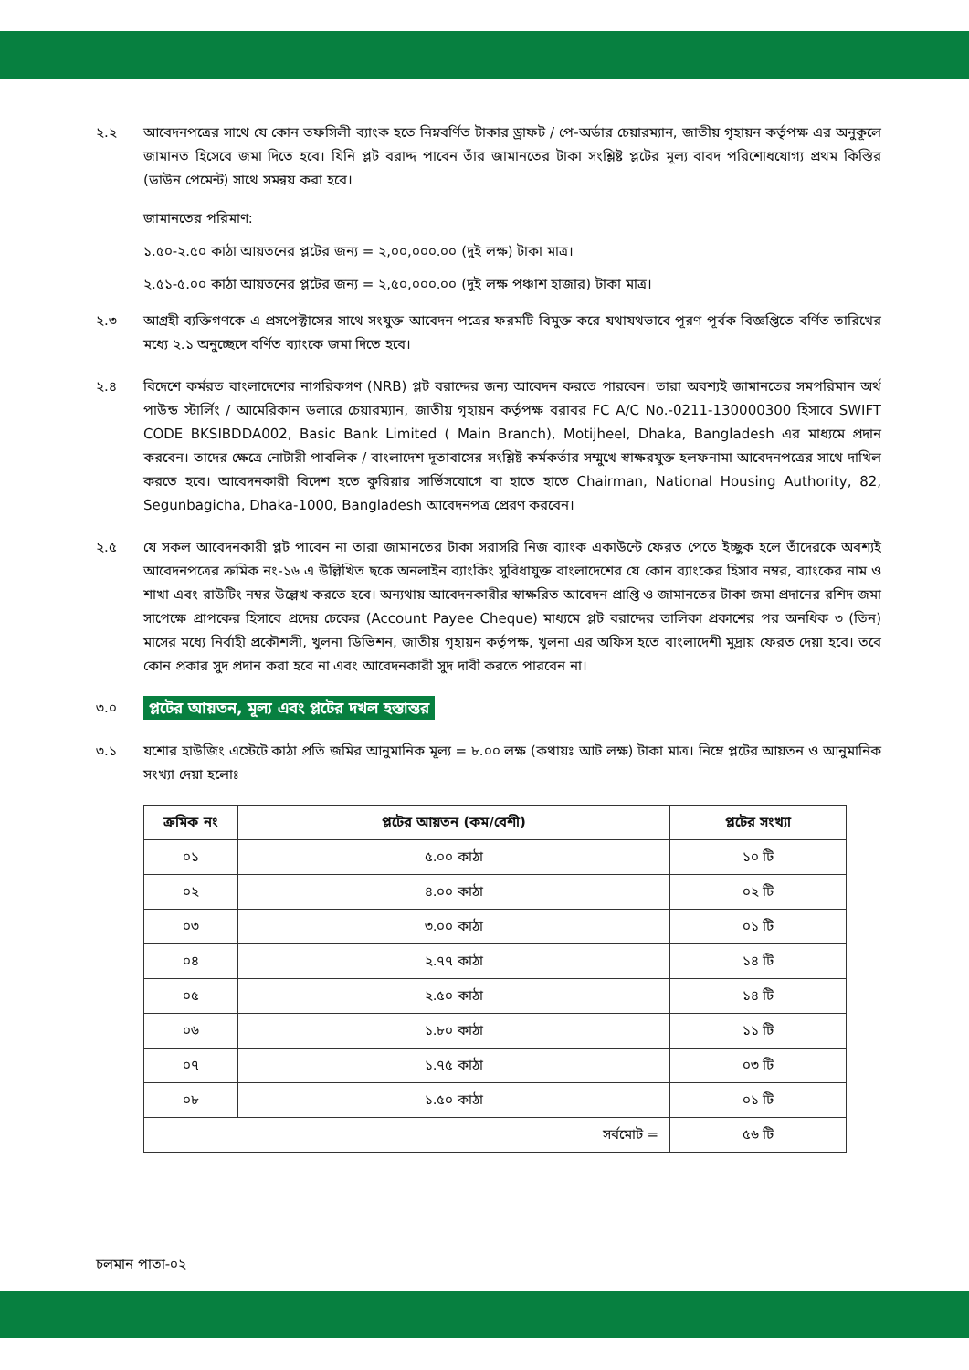২.২ আবেদনপত্রের সাথে যে কোন তফসিলী ব্যাংক হতে নিম্নবর্ণিত টাকার ড্রাফট / পে-অর্ডার চেয়ারম্যান, জাতীয় গৃহায়ন কর্তৃপক্ষ এর অনুকূলে জামানত হিসেবে জমা দিতে হবে। যিনি প্লট বরাদ্দ পাবেন তাঁর জামানতের টাকা সংশ্লিষ্ট প্লটের মূল্য বাবদ পরিশোধযোগ্য প্রথম কিস্তির (ডাউন পেমেন্ট) সাথে সমন্বয় করা হবে।
জামানতের পরিমাণ:
১.৫০-২.৫০ কাঠা আয়তনের প্লটের জন্য = ২,০০,০০০.০০ (দুই লক্ষ) টাকা মাত্র।
২.৫১-৫.০০ কাঠা আয়তনের প্লটের জন্য = ২,৫০,০০০.০০ (দুই লক্ষ পঞ্চাশ হাজার) টাকা মাত্র।
২.৩ আগ্রহী ব্যক্তিগণকে এ প্রসপেক্টাসের সাথে সংযুক্ত আবেদন পত্রের ফরমটি বিমুক্ত করে যথাযথভাবে পূরণ পূর্বক বিজ্ঞপ্তিতে বর্ণিত তারিখের মধ্যে ২.১ অনুচ্ছেদে বর্ণিত ব্যাংকে জমা দিতে হবে।
২.৪ বিদেশে কর্মরত বাংলাদেশের নাগরিকগণ (NRB) প্লট বরাদ্দের জন্য আবেদন করতে পারবেন। তারা অবশ্যই জামানতের সমপরিমান অর্থ পাউন্ড স্টার্লিং / আমেরিকান ডলারে চেয়ারম্যান, জাতীয় গৃহায়ন কর্তৃপক্ষ বরাবর FC A/C No.-0211-130000300 হিসাবে SWIFT CODE BKSIBDDA002, Basic Bank Limited ( Main Branch), Motijheel, Dhaka, Bangladesh এর মাধ্যমে প্রদান করবেন। তাদের ক্ষেত্রে নোটারী পাবলিক / বাংলাদেশ দূতাবাসের সংশ্লিষ্ট কর্মকর্তার সম্মুখে স্বাক্ষরযুক্ত হলফনামা আবেদনপত্রের সাথে দাখিল করতে হবে। আবেদনকারী বিদেশ হতে কুরিয়ার সার্ভিসযোগে বা হাতে হাতে Chairman, National Housing Authority, 82, Segunbagicha, Dhaka-1000, Bangladesh আবেদনপত্র প্রেরণ করবেন।
২.৫ যে সকল আবেদনকারী প্লট পাবেন না তারা জামানতের টাকা সরাসরি নিজ ব্যাংক একাউন্টে ফেরত পেতে ইচ্ছুক হলে তাঁদেরকে অবশ্যই আবেদনপত্রের ক্রমিক নং-১৬ এ উল্লিখিত ছকে অনলাইন ব্যাংকিং সুবিধাযুক্ত বাংলাদেশের যে কোন ব্যাংকের হিসাব নম্বর, ব্যাংকের নাম ও শাখা এবং রাউটিং নম্বর উল্লেখ করতে হবে। অন্যথায় আবেদনকারীর স্বাক্ষরিত আবেদন প্রাপ্তি ও জামানতের টাকা জমা প্রদানের রশিদ জমা সাপেক্ষে প্রাপকের হিসাবে প্রদেয় চেকের (Account Payee Cheque) মাধ্যমে প্লট বরাদ্দের তালিকা প্রকাশের পর অনধিক ৩ (তিন) মাসের মধ্যে নির্বাহী প্রকৌশলী, খুলনা ডিভিশন, জাতীয় গৃহায়ন কর্তৃপক্ষ, খুলনা এর অফিস হতে বাংলাদেশী মুদ্রায় ফেরত দেয়া হবে। তবে কোন প্রকার সুদ প্রদান করা হবে না এবং আবেদনকারী সুদ দাবী করতে পারবেন না।
৩.০
প্লটের আয়তন, মূল্য এবং প্লটের দখল হস্তান্তর
৩.১ যশোর হাউজিং এস্টেটে কাঠা প্রতি জমির আনুমানিক মূল্য = ৮.০০ লক্ষ (কথায়ঃ আট লক্ষ) টাকা মাত্র। নিম্নে প্লটের আয়তন ও আনুমানিক সংখ্যা দেয়া হলোঃ
| ক্রমিক নং | প্লটের আয়তন (কম/বেশী) | প্লটের সংখ্যা |
| --- | --- | --- |
| ০১ | ৫.০০ কাঠা | ১০ টি |
| ০২ | ৪.০০ কাঠা | ০২ টি |
| ০৩ | ৩.০০ কাঠা | ০১ টি |
| ০৪ | ২.৭৭ কাঠা | ১৪ টি |
| ০৫ | ২.৫০ কাঠা | ১৪ টি |
| ০৬ | ১.৮০ কাঠা | ১১ টি |
| ০৭ | ১.৭৫ কাঠা | ০৩ টি |
| ০৮ | ১.৫০ কাঠা | ০১ টি |
| সর্বমোট = | | ৫৬ টি |
চলমান পাতা-০২